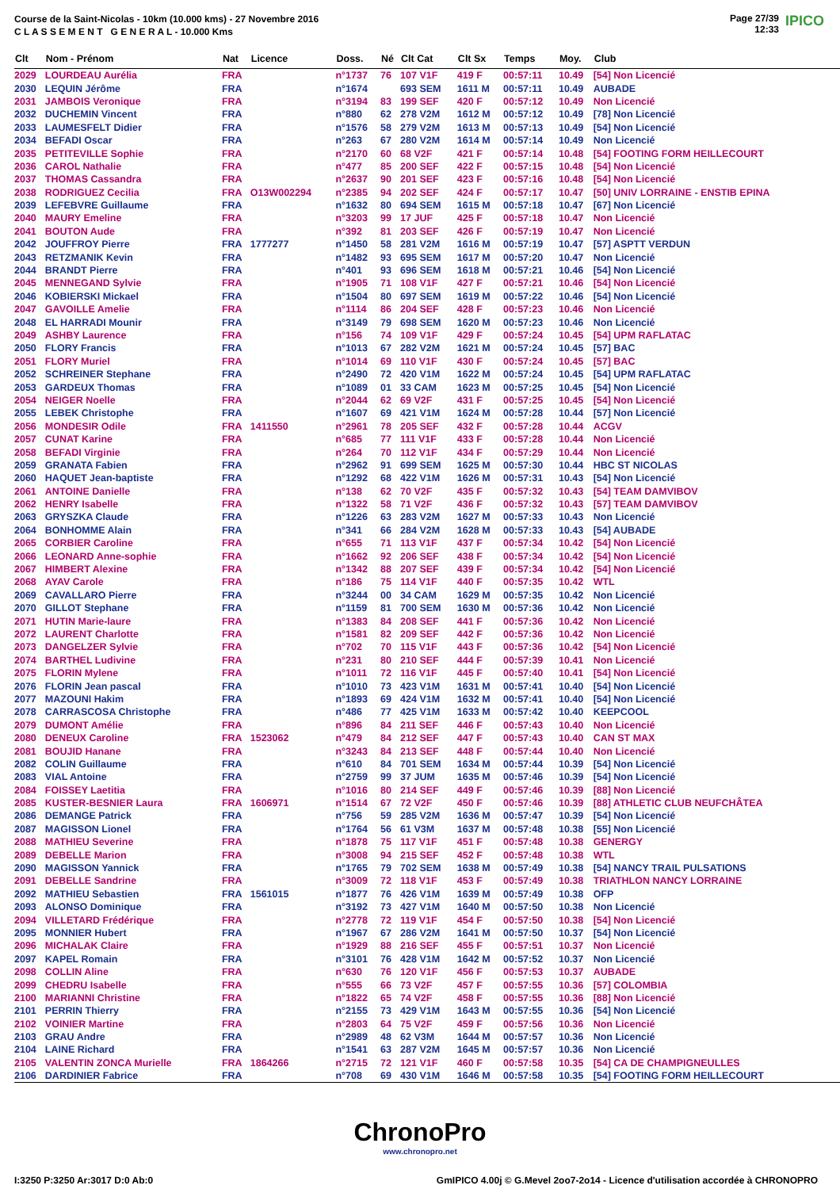Course de la Saint-Nicolas - 10km (10.000 kms) - 27 Novembre 2016
C L A S S E M E N T G E N E R A L - 10.000 Kms
Page 27/39
12:33
IPICO
| Clt | Nom - Prénom | Nat | Licence | Doss. | Né | Clt Cat | Clt Sx | Temps | Moy. | Club |
| --- | --- | --- | --- | --- | --- | --- | --- | --- | --- | --- |
| 2029 | LOURDEAU Aurélia | FRA | | n°1737 | 76 | 107 V1F | 419 F | 00:57:11 | 10.49 | [54] Non Licencié |
| 2030 | LEQUIN Jérôme | FRA | | n°1674 | | 693 SEM | 1611 M | 00:57:11 | 10.49 | AUBADE |
| 2031 | JAMBOIS Veronique | FRA | | n°3194 | 83 | 199 SEF | 420 F | 00:57:12 | 10.49 | Non Licencié |
| 2032 | DUCHEMIN Vincent | FRA | | n°880 | 62 | 278 V2M | 1612 M | 00:57:12 | 10.49 | [78] Non Licencié |
| 2033 | LAUMESFELT Didier | FRA | | n°1576 | 58 | 279 V2M | 1613 M | 00:57:13 | 10.49 | [54] Non Licencié |
| 2034 | BEFADI Oscar | FRA | | n°263 | 67 | 280 V2M | 1614 M | 00:57:14 | 10.49 | Non Licencié |
| 2035 | PETITEVILLE Sophie | FRA | | n°2170 | 60 | 68 V2F | 421 F | 00:57:14 | 10.48 | [54] FOOTING FORM HEILLECOURT |
| 2036 | CAROL Nathalie | FRA | | n°477 | 85 | 200 SEF | 422 F | 00:57:15 | 10.48 | [54] Non Licencié |
| 2037 | THOMAS Cassandra | FRA | | n°2637 | 90 | 201 SEF | 423 F | 00:57:16 | 10.48 | [54] Non Licencié |
| 2038 | RODRIGUEZ Cecilia | FRA | O13W002294 | n°2385 | 94 | 202 SEF | 424 F | 00:57:17 | 10.47 | [50] UNIV LORRAINE - ENSTIB EPINA |
| 2039 | LEFEBVRE Guillaume | FRA | | n°1632 | 80 | 694 SEM | 1615 M | 00:57:18 | 10.47 | [67] Non Licencié |
| 2040 | MAURY Emeline | FRA | | n°3203 | 99 | 17 JUF | 425 F | 00:57:18 | 10.47 | Non Licencié |
| 2041 | BOUTON Aude | FRA | | n°392 | 81 | 203 SEF | 426 F | 00:57:19 | 10.47 | Non Licencié |
| 2042 | JOUFFROY Pierre | FRA | 1777277 | n°1450 | 58 | 281 V2M | 1616 M | 00:57:19 | 10.47 | [57] ASPTT VERDUN |
| 2043 | RETZMANIK Kevin | FRA | | n°1482 | 93 | 695 SEM | 1617 M | 00:57:20 | 10.47 | Non Licencié |
| 2044 | BRANDT Pierre | FRA | | n°401 | 93 | 696 SEM | 1618 M | 00:57:21 | 10.46 | [54] Non Licencié |
| 2045 | MENNEGAND Sylvie | FRA | | n°1905 | 71 | 108 V1F | 427 F | 00:57:21 | 10.46 | [54] Non Licencié |
| 2046 | KOBIERSKI Mickael | FRA | | n°1504 | 80 | 697 SEM | 1619 M | 00:57:22 | 10.46 | [54] Non Licencié |
| 2047 | GAVOILLE Amelie | FRA | | n°1114 | 86 | 204 SEF | 428 F | 00:57:23 | 10.46 | Non Licencié |
| 2048 | EL HARRADI Mounir | FRA | | n°3149 | 79 | 698 SEM | 1620 M | 00:57:23 | 10.46 | Non Licencié |
| 2049 | ASHBY Laurence | FRA | | n°156 | 74 | 109 V1F | 429 F | 00:57:24 | 10.45 | [54] UPM RAFLATAC |
| 2050 | FLORY Francis | FRA | | n°1013 | 67 | 282 V2M | 1621 M | 00:57:24 | 10.45 | [57] BAC |
| 2051 | FLORY Muriel | FRA | | n°1014 | 69 | 110 V1F | 430 F | 00:57:24 | 10.45 | [57] BAC |
| 2052 | SCHREINER Stephane | FRA | | n°2490 | 72 | 420 V1M | 1622 M | 00:57:24 | 10.45 | [54] UPM RAFLATAC |
| 2053 | GARDEUX Thomas | FRA | | n°1089 | 01 | 33 CAM | 1623 M | 00:57:25 | 10.45 | [54] Non Licencié |
| 2054 | NEIGER Noelle | FRA | | n°2044 | 62 | 69 V2F | 431 F | 00:57:25 | 10.45 | [54] Non Licencié |
| 2055 | LEBEK Christophe | FRA | | n°1607 | 69 | 421 V1M | 1624 M | 00:57:28 | 10.44 | [57] Non Licencié |
| 2056 | MONDESIR Odile | FRA | 1411550 | n°2961 | 78 | 205 SEF | 432 F | 00:57:28 | 10.44 | ACGV |
| 2057 | CUNAT Karine | FRA | | n°685 | 77 | 111 V1F | 433 F | 00:57:28 | 10.44 | Non Licencié |
| 2058 | BEFADI Virginie | FRA | | n°264 | 70 | 112 V1F | 434 F | 00:57:29 | 10.44 | Non Licencié |
| 2059 | GRANATA Fabien | FRA | | n°2962 | 91 | 699 SEM | 1625 M | 00:57:30 | 10.44 | HBC ST NICOLAS |
| 2060 | HAQUET Jean-baptiste | FRA | | n°1292 | 68 | 422 V1M | 1626 M | 00:57:31 | 10.43 | [54] Non Licencié |
| 2061 | ANTOINE Danielle | FRA | | n°138 | 62 | 70 V2F | 435 F | 00:57:32 | 10.43 | [54] TEAM DAMVIBOV |
| 2062 | HENRY Isabelle | FRA | | n°1322 | 58 | 71 V2F | 436 F | 00:57:32 | 10.43 | [57] TEAM DAMVIBOV |
| 2063 | GRYSZKA Claude | FRA | | n°1226 | 63 | 283 V2M | 1627 M | 00:57:33 | 10.43 | Non Licencié |
| 2064 | BONHOMME Alain | FRA | | n°341 | 66 | 284 V2M | 1628 M | 00:57:33 | 10.43 | [54] AUBADE |
| 2065 | CORBIER Caroline | FRA | | n°655 | 71 | 113 V1F | 437 F | 00:57:34 | 10.42 | [54] Non Licencié |
| 2066 | LEONARD Anne-sophie | FRA | | n°1662 | 92 | 206 SEF | 438 F | 00:57:34 | 10.42 | [54] Non Licencié |
| 2067 | HIMBERT Alexine | FRA | | n°1342 | 88 | 207 SEF | 439 F | 00:57:34 | 10.42 | [54] Non Licencié |
| 2068 | AYAV Carole | FRA | | n°186 | 75 | 114 V1F | 440 F | 00:57:35 | 10.42 | WTL |
| 2069 | CAVALLARO Pierre | FRA | | n°3244 | 00 | 34 CAM | 1629 M | 00:57:35 | 10.42 | Non Licencié |
| 2070 | GILLOT Stephane | FRA | | n°1159 | 81 | 700 SEM | 1630 M | 00:57:36 | 10.42 | Non Licencié |
| 2071 | HUTIN Marie-laure | FRA | | n°1383 | 84 | 208 SEF | 441 F | 00:57:36 | 10.42 | Non Licencié |
| 2072 | LAURENT Charlotte | FRA | | n°1581 | 82 | 209 SEF | 442 F | 00:57:36 | 10.42 | Non Licencié |
| 2073 | DANGELZER Sylvie | FRA | | n°702 | 70 | 115 V1F | 443 F | 00:57:36 | 10.42 | [54] Non Licencié |
| 2074 | BARTHEL Ludivine | FRA | | n°231 | 80 | 210 SEF | 444 F | 00:57:39 | 10.41 | Non Licencié |
| 2075 | FLORIN Mylene | FRA | | n°1011 | 72 | 116 V1F | 445 F | 00:57:40 | 10.41 | [54] Non Licencié |
| 2076 | FLORIN Jean pascal | FRA | | n°1010 | 73 | 423 V1M | 1631 M | 00:57:41 | 10.40 | [54] Non Licencié |
| 2077 | MAZOUNI Hakim | FRA | | n°1893 | 69 | 424 V1M | 1632 M | 00:57:41 | 10.40 | [54] Non Licencié |
| 2078 | CARRASCOSA Christophe | FRA | | n°486 | 77 | 425 V1M | 1633 M | 00:57:42 | 10.40 | KEEPCOOL |
| 2079 | DUMONT Amélie | FRA | | n°896 | 84 | 211 SEF | 446 F | 00:57:43 | 10.40 | Non Licencié |
| 2080 | DENEUX Caroline | FRA | 1523062 | n°479 | 84 | 212 SEF | 447 F | 00:57:43 | 10.40 | CAN ST MAX |
| 2081 | BOUJID Hanane | FRA | | n°3243 | 84 | 213 SEF | 448 F | 00:57:44 | 10.40 | Non Licencié |
| 2082 | COLIN Guillaume | FRA | | n°610 | 84 | 701 SEM | 1634 M | 00:57:44 | 10.39 | [54] Non Licencié |
| 2083 | VIAL Antoine | FRA | | n°2759 | 99 | 37 JUM | 1635 M | 00:57:46 | 10.39 | [54] Non Licencié |
| 2084 | FOISSEY Laetitia | FRA | | n°1016 | 80 | 214 SEF | 449 F | 00:57:46 | 10.39 | [88] Non Licencié |
| 2085 | KUSTER-BESNIER Laura | FRA | 1606971 | n°1514 | 67 | 72 V2F | 450 F | 00:57:46 | 10.39 | [88] ATHLETIC CLUB NEUFCHÂTEA |
| 2086 | DEMANGE Patrick | FRA | | n°756 | 59 | 285 V2M | 1636 M | 00:57:47 | 10.39 | [54] Non Licencié |
| 2087 | MAGISSON Lionel | FRA | | n°1764 | 56 | 61 V3M | 1637 M | 00:57:48 | 10.38 | [55] Non Licencié |
| 2088 | MATHIEU Severine | FRA | | n°1878 | 75 | 117 V1F | 451 F | 00:57:48 | 10.38 | GENERGY |
| 2089 | DEBELLE Marion | FRA | | n°3008 | 94 | 215 SEF | 452 F | 00:57:48 | 10.38 | WTL |
| 2090 | MAGISSON Yannick | FRA | | n°1765 | 79 | 702 SEM | 1638 M | 00:57:49 | 10.38 | [54] NANCY TRAIL PULSATIONS |
| 2091 | DEBELLE Sandrine | FRA | | n°3009 | 72 | 118 V1F | 453 F | 00:57:49 | 10.38 | TRIATHLON NANCY LORRAINE |
| 2092 | MATHIEU Sebastien | FRA | 1561015 | n°1877 | 76 | 426 V1M | 1639 M | 00:57:49 | 10.38 | OFP |
| 2093 | ALONSO Dominique | FRA | | n°3192 | 73 | 427 V1M | 1640 M | 00:57:50 | 10.38 | Non Licencié |
| 2094 | VILLETARD Frédérique | FRA | | n°2778 | 72 | 119 V1F | 454 F | 00:57:50 | 10.38 | [54] Non Licencié |
| 2095 | MONNIER Hubert | FRA | | n°1967 | 67 | 286 V2M | 1641 M | 00:57:50 | 10.37 | [54] Non Licencié |
| 2096 | MICHALAK Claire | FRA | | n°1929 | 88 | 216 SEF | 455 F | 00:57:51 | 10.37 | Non Licencié |
| 2097 | KAPEL Romain | FRA | | n°3101 | 76 | 428 V1M | 1642 M | 00:57:52 | 10.37 | Non Licencié |
| 2098 | COLLIN Aline | FRA | | n°630 | 76 | 120 V1F | 456 F | 00:57:53 | 10.37 | AUBADE |
| 2099 | CHEDRU Isabelle | FRA | | n°555 | 66 | 73 V2F | 457 F | 00:57:55 | 10.36 | [57] COLOMBIA |
| 2100 | MARIANNI Christine | FRA | | n°1822 | 65 | 74 V2F | 458 F | 00:57:55 | 10.36 | [88] Non Licencié |
| 2101 | PERRIN Thierry | FRA | | n°2155 | 73 | 429 V1M | 1643 M | 00:57:55 | 10.36 | [54] Non Licencié |
| 2102 | VOINIER Martine | FRA | | n°2803 | 64 | 75 V2F | 459 F | 00:57:56 | 10.36 | Non Licencié |
| 2103 | GRAU Andre | FRA | | n°2989 | 48 | 62 V3M | 1644 M | 00:57:57 | 10.36 | Non Licencié |
| 2104 | LAINE Richard | FRA | | n°1541 | 63 | 287 V2M | 1645 M | 00:57:57 | 10.36 | Non Licencié |
| 2105 | VALENTIN ZONCA Murielle | FRA | 1864266 | n°2715 | 72 | 121 V1F | 460 F | 00:57:58 | 10.35 | [54] CA DE CHAMPIGNEULLES |
| 2106 | DARDINIER Fabrice | FRA | | n°708 | 69 | 430 V1M | 1646 M | 00:57:58 | 10.35 | [54] FOOTING FORM HEILLECOURT |
ChronoPro
www.chronopro.net
I:3250 P:3250 Ar:3017 D:0 Ab:0 GmIPICO 4.00j © G.Mevel 2oo7-2o14 - Licence d'utilisation accordée à CHRONOPRO